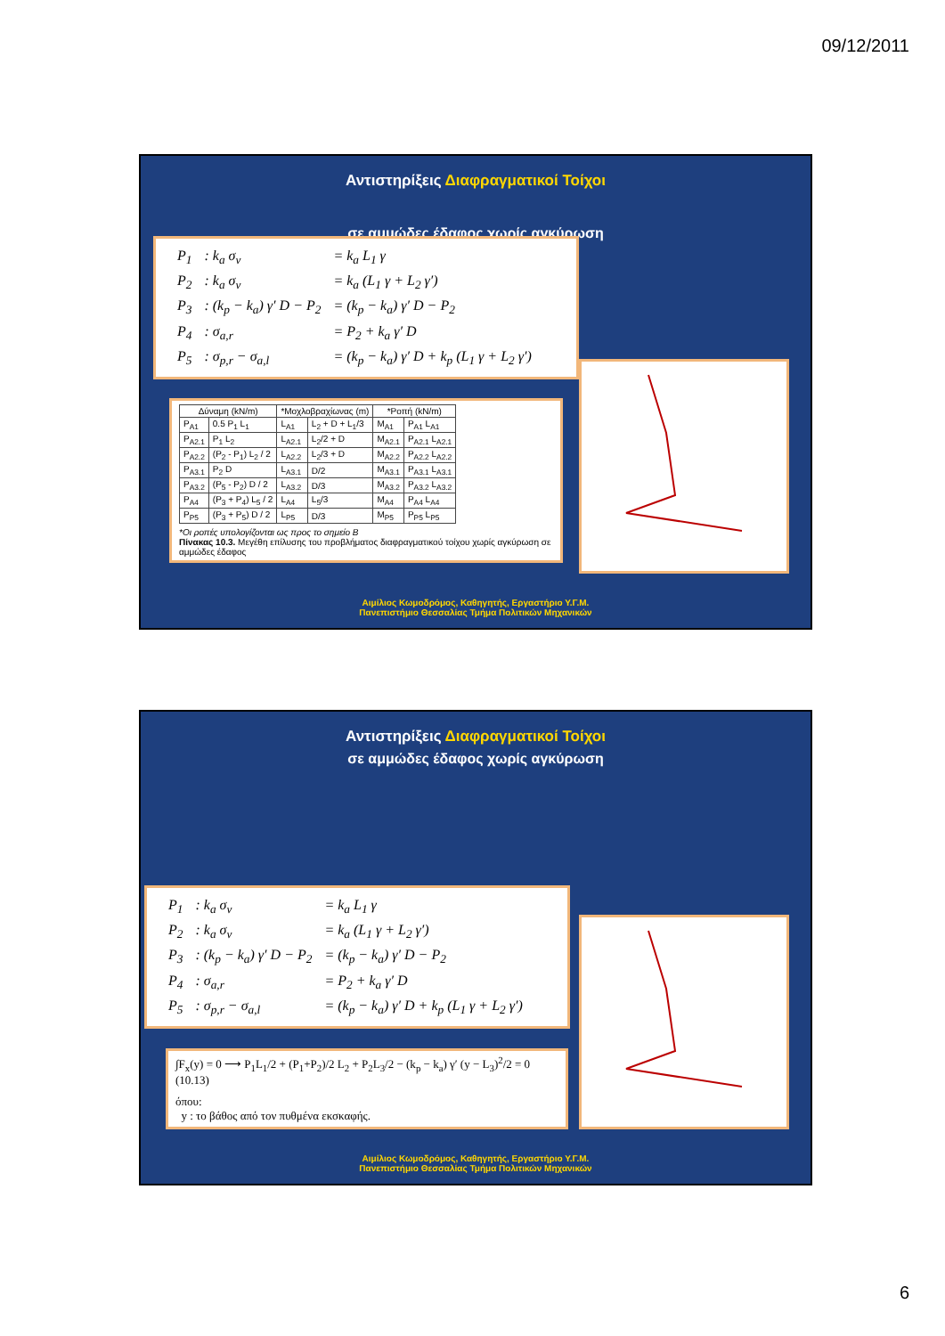09/12/2011
Αντιστηρίξεις Διαφραγματικοί Τοίχοι
σε αμμώδες έδαφος χωρίς αγκύρωση
| P<sub>1</sub> | : k<sub>a</sub> σ<sub>v</sub> | = k<sub>a</sub> L<sub>1</sub> γ |
| P<sub>2</sub> | : k<sub>a</sub> σ<sub>v</sub> | = k<sub>a</sub> (L<sub>1</sub> γ + L<sub>2</sub> γ′) |
| P<sub>3</sub> | : (k<sub>p</sub> − k<sub>a</sub>) γ′ D − P<sub>2</sub> | = (k<sub>p</sub> − k<sub>a</sub>) γ′ D − P<sub>2</sub> |
| P<sub>4</sub> | : σ<sub>a,r</sub> | = P<sub>2</sub> + k<sub>a</sub> γ′ D |
| P<sub>5</sub> | : σ<sub>p,r</sub> − σ<sub>a,l</sub> | = (k<sub>p</sub> − k<sub>a</sub>) γ′ D + k<sub>p</sub> (L<sub>1</sub> γ + L<sub>2</sub> γ′) |
| Δύναμη (kN/m) | | *Μοχλοβραχίωνας (m) | | *Ροπή (kN/m) | |
| --- | --- | --- | --- | --- | --- |
| P<sub>A1</sub> | 0.5 P<sub>1</sub> L<sub>1</sub> | L<sub>A1</sub> | L<sub>2</sub> + D + L<sub>1</sub>/3 | M<sub>A1</sub> | P<sub>A1</sub> L<sub>A1</sub> |
| P<sub>A2.1</sub> | P<sub>1</sub> L<sub>2</sub> | L<sub>A2.1</sub> | L<sub>2</sub>/2 + D | M<sub>A2.1</sub> | P<sub>A2.1</sub> L<sub>A2.1</sub> |
| P<sub>A2.2</sub> | (P<sub>2</sub> - P<sub>1</sub>) L<sub>2</sub> / 2 | L<sub>A2.2</sub> | L<sub>2</sub>/3 + D | M<sub>A2.2</sub> | P<sub>A2.2</sub> L<sub>A2.2</sub> |
| P<sub>A3.1</sub> | P<sub>2</sub> D | L<sub>A3.1</sub> | D/2 | M<sub>A3.1</sub> | P<sub>A3.1</sub> L<sub>A3.1</sub> |
| P<sub>A3.2</sub> | (P<sub>5</sub> - P<sub>2</sub>) D / 2 | L<sub>A3.2</sub> | D/3 | M<sub>A3.2</sub> | P<sub>A3.2</sub> L<sub>A3.2</sub> |
| P<sub>A4</sub> | (P<sub>3</sub> + P<sub>4</sub>) L<sub>5</sub> / 2 | L<sub>A4</sub> | L<sub>5</sub>/3 | M<sub>A4</sub> | P<sub>A4</sub> L<sub>A4</sub> |
| P<sub>P5</sub> | (P<sub>3</sub> + P<sub>5</sub>) D / 2 | L<sub>P5</sub> | D/3 | M<sub>P5</sub> | P<sub>P5</sub> L<sub>P5</sub> |
*Οι ροπές υπολογίζονται ως προς το σημείο B
Πίνακας 10.3. Μεγέθη επίλυσης του προβλήματος διαφραγματικού τοίχου χωρίς αγκύρωση σε αμμώδες έδαφος
Αιμίλιος Κωμοδρόμος, Καθηγητής, Εργαστήριο Υ.Γ.Μ.
Πανεπιστήμιο Θεσσαλίας Τμήμα Πολιτικών Μηχανικών
Αντιστηρίξεις Διαφραγματικοί Τοίχοι
σε αμμώδες έδαφος χωρίς αγκύρωση
| P<sub>1</sub> | : k<sub>a</sub> σ<sub>v</sub> | = k<sub>a</sub> L<sub>1</sub> γ |
| P<sub>2</sub> | : k<sub>a</sub> σ<sub>v</sub> | = k<sub>a</sub> (L<sub>1</sub> γ + L<sub>2</sub> γ′) |
| P<sub>3</sub> | : (k<sub>p</sub> − k<sub>a</sub>) γ′ D − P<sub>2</sub> | = (k<sub>p</sub> − k<sub>a</sub>) γ′ D − P<sub>2</sub> |
| P<sub>4</sub> | : σ<sub>a,r</sub> | = P<sub>2</sub> + k<sub>a</sub> γ′ D |
| P<sub>5</sub> | : σ<sub>p,r</sub> − σ<sub>a,l</sub> | = (k<sub>p</sub> − k<sub>a</sub>) γ′ D + k<sub>p</sub> (L<sub>1</sub> γ + L<sub>2</sub> γ′) |
∫F<sub>x</sub>(y) = 0 ⟶ P<sub>1</sub>L<sub>1</sub>/2 + (P<sub>1</sub>+P<sub>2</sub>)/2 L<sub>2</sub> + P<sub>2</sub>L<sub>3</sub>/2 − (k<sub>p</sub> − k<sub>a</sub>) γ′ (y − L<sub>3</sub>)<sup>2</sup>/2 = 0 (10.13)
όπου:
y : το βάθος από τον πυθμένα εκσκαφής.
Αιμίλιος Κωμοδρόμος, Καθηγητής, Εργαστήριο Υ.Γ.Μ.
Πανεπιστήμιο Θεσσαλίας Τμήμα Πολιτικών Μηχανικών
6